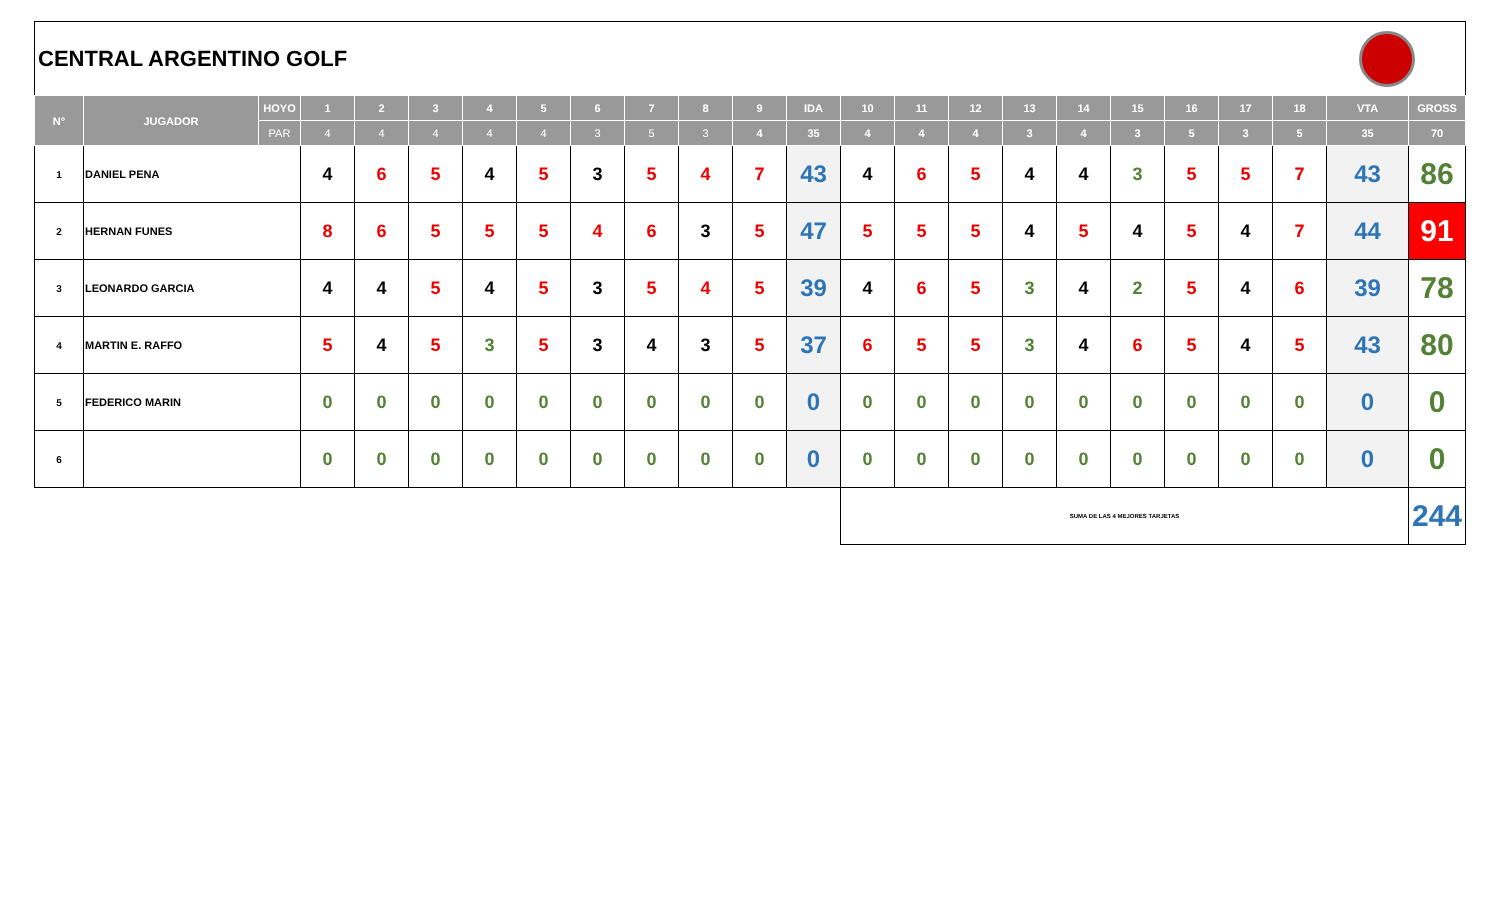CENTRAL ARGENTINO GOLF
| N° | JUGADOR | HOYO | 1 | 2 | 3 | 4 | 5 | 6 | 7 | 8 | 9 | IDA | 10 | 11 | 12 | 13 | 14 | 15 | 16 | 17 | 18 | VTA | GROSS |
| --- | --- | --- | --- | --- | --- | --- | --- | --- | --- | --- | --- | --- | --- | --- | --- | --- | --- | --- | --- | --- | --- | --- | --- |
| | | PAR | 4 | 4 | 4 | 4 | 4 | 3 | 5 | 3 | 4 | 35 | 4 | 4 | 4 | 3 | 4 | 3 | 5 | 3 | 5 | 35 | 70 |
| 1 | DANIEL PENA | | 4 | 6 | 5 | 4 | 5 | 3 | 5 | 4 | 7 | 43 | 4 | 6 | 5 | 4 | 4 | 3 | 5 | 5 | 7 | 43 | 86 |
| 2 | HERNAN FUNES | | 8 | 6 | 5 | 5 | 5 | 4 | 6 | 3 | 5 | 47 | 5 | 5 | 5 | 4 | 5 | 4 | 5 | 4 | 7 | 44 | 91 |
| 3 | LEONARDO GARCIA | | 4 | 4 | 5 | 4 | 5 | 3 | 5 | 4 | 5 | 39 | 4 | 6 | 5 | 3 | 4 | 2 | 5 | 4 | 6 | 39 | 78 |
| 4 | MARTIN E. RAFFO | | 5 | 4 | 5 | 3 | 5 | 3 | 4 | 3 | 5 | 37 | 6 | 5 | 5 | 3 | 4 | 6 | 5 | 4 | 5 | 43 | 80 |
| 5 | FEDERICO MARIN | | 0 | 0 | 0 | 0 | 0 | 0 | 0 | 0 | 0 | 0 | 0 | 0 | 0 | 0 | 0 | 0 | 0 | 0 | 0 | 0 | 0 |
| 6 | | | 0 | 0 | 0 | 0 | 0 | 0 | 0 | 0 | 0 | 0 | 0 | 0 | 0 | 0 | 0 | 0 | 0 | 0 | 0 | 0 | 0 |
| | | | | | | | | | | | | | SUMA DE LAS 4 MEJORES TARJETAS | | | | | | | | | | 244 |